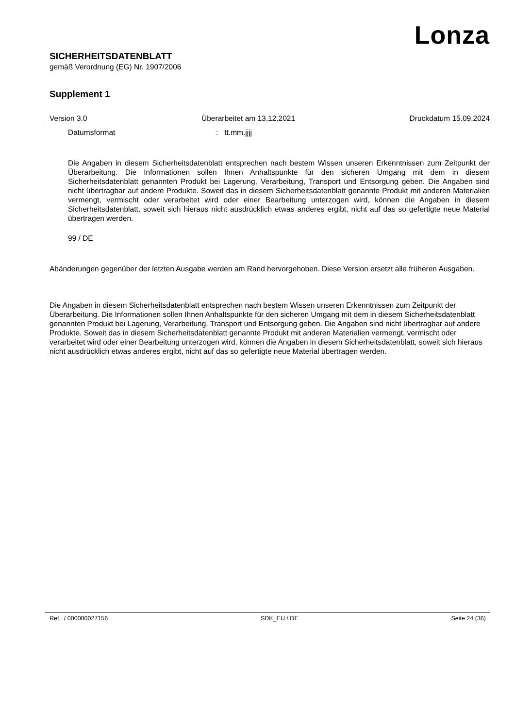Lonza
SICHERHEITSDATENBLATT
gemäß Verordnung (EG) Nr. 1907/2006
Supplement 1
Version 3.0 Überarbeitet am 13.12.2021 Druckdatum 15.09.2024
Datumsformat: tt.mm.jjjj
Die Angaben in diesem Sicherheitsdatenblatt entsprechen nach bestem Wissen unseren Erkenntnissen zum Zeitpunkt der Überarbeitung. Die Informationen sollen Ihnen Anhaltspunkte für den sicheren Umgang mit dem in diesem Sicherheitsdatenblatt genannten Produkt bei Lagerung, Verarbeitung, Transport und Entsorgung geben. Die Angaben sind nicht übertragbar auf andere Produkte. Soweit das in diesem Sicherheitsdatenblatt genannte Produkt mit anderen Materialien vermengt, vermischt oder verarbeitet wird oder einer Bearbeitung unterzogen wird, können die Angaben in diesem Sicherheitsdatenblatt, soweit sich hieraus nicht ausdrücklich etwas anderes ergibt, nicht auf das so gefertigte neue Material übertragen werden.
99 / DE
Abänderungen gegenüber der letzten Ausgabe werden am Rand hervorgehoben. Diese Version ersetzt alle früheren Ausgaben.
Die Angaben in diesem Sicherheitsdatenblatt entsprechen nach bestem Wissen unseren Erkenntnissen zum Zeitpunkt der Überarbeitung. Die Informationen sollen Ihnen Anhaltspunkte für den sicheren Umgang mit dem in diesem Sicherheitsdatenblatt genannten Produkt bei Lagerung, Verarbeitung, Transport und Entsorgung geben. Die Angaben sind nicht übertragbar auf andere Produkte. Soweit das in diesem Sicherheitsdatenblatt genannte Produkt mit anderen Materialien vermengt, vermischt oder verarbeitet wird oder einer Bearbeitung unterzogen wird, können die Angaben in diesem Sicherheitsdatenblatt, soweit sich hieraus nicht ausdrücklich etwas anderes ergibt, nicht auf das so gefertigte neue Material übertragen werden.
Ref. / 000000027156 SDK_EU / DE Seite 24 (36)